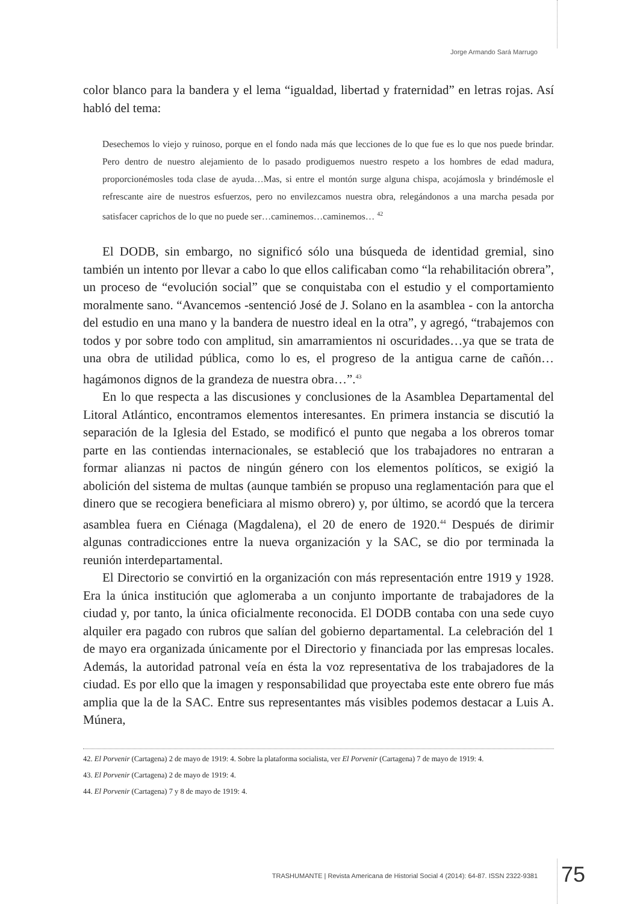Jorge Armando Sará Marrugo
color blanco para la bandera y el lema “igualdad, libertad y fraternidad” en letras rojas. Así habló del tema:
Desechemos lo viejo y ruinoso, porque en el fondo nada más que lecciones de lo que fue es lo que nos puede brindar. Pero dentro de nuestro alejamiento de lo pasado prodiguemos nuestro respeto a los hombres de edad madura, proporcionémosles toda clase de ayuda…Mas, si entre el montón surge alguna chispa, acojámosla y brindémosle el refrescante aire de nuestros esfuerzos, pero no envilezcamos nuestra obra, relegándonos a una marcha pesada por satisfacer caprichos de lo que no puede ser…caminemos…caminemos… <sup>42</sup>
El DODB, sin embargo, no significó sólo una búsqueda de identidad gremial, sino también un intento por llevar a cabo lo que ellos calificaban como “la rehabilitación obrera”, un proceso de “evolución social” que se conquistaba con el estudio y el comportamiento moralmente sano. “Avancemos -sentenció José de J. Solano en la asamblea - con la antorcha del estudio en una mano y la bandera de nuestro ideal en la otra”, y agregó, “trabajemos con todos y por sobre todo con amplitud, sin amarramientos ni oscuridades…ya que se trata de una obra de utilidad pública, como lo es, el progreso de la antigua carne de cañón…hagámonos dignos de la grandeza de nuestra obra…”.<sup>43</sup>
En lo que respecta a las discusiones y conclusiones de la Asamblea Departamental del Litoral Atlántico, encontramos elementos interesantes. En primera instancia se discutió la separación de la Iglesia del Estado, se modificó el punto que negaba a los obreros tomar parte en las contiendas internacionales, se estableció que los trabajadores no entraran a formar alianzas ni pactos de ningún género con los elementos políticos, se exigió la abolición del sistema de multas (aunque también se propuso una reglamentación para que el dinero que se recogiera beneficiara al mismo obrero) y, por último, se acordó que la tercera asamblea fuera en Ciénaga (Magdalena), el 20 de enero de 1920.<sup>44</sup> Después de dirimir algunas contradicciones entre la nueva organización y la SAC, se dio por terminada la reunión interdepartamental.
El Directorio se convirtió en la organización con más representación entre 1919 y 1928. Era la única institución que aglomeraba a un conjunto importante de trabajadores de la ciudad y, por tanto, la única oficialmente reconocida. El DODB contaba con una sede cuyo alquiler era pagado con rubros que salían del gobierno departamental. La celebración del 1 de mayo era organizada únicamente por el Directorio y financiada por las empresas locales. Además, la autoridad patronal veía en ésta la voz representativa de los trabajadores de la ciudad. Es por ello que la imagen y responsabilidad que proyectaba este ente obrero fue más amplia que la de la SAC. Entre sus representantes más visibles podemos destacar a Luis A. Múnera,
42. El Porvenir (Cartagena) 2 de mayo de 1919: 4. Sobre la plataforma socialista, ver El Porvenir (Cartagena) 7 de mayo de 1919: 4.
43. El Porvenir (Cartagena) 2 de mayo de 1919: 4.
44. El Porvenir (Cartagena) 7 y 8 de mayo de 1919: 4.
TRASHUMANTE | Revista Americana de Historial Social 4 (2014): 64-87. ISSN 2322-9381
75